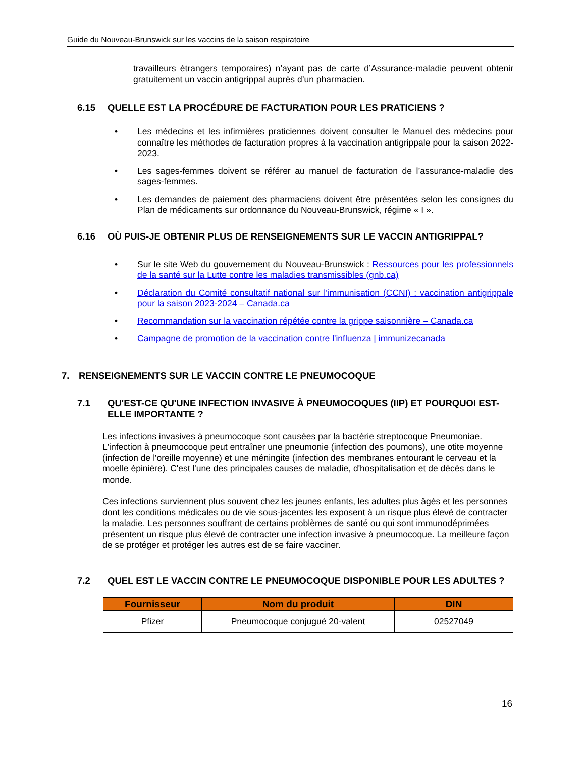Guide du Nouveau-Brunswick sur les vaccins de la saison respiratoire
travailleurs étrangers temporaires) n’ayant pas de carte d’Assurance-maladie peuvent obtenir gratuitement un vaccin antigrippal auprès d’un pharmacien.
6.15 QUELLE EST LA PROCÉDURE DE FACTURATION POUR LES PRATICIENS ?
• Les médecins et les infirmières praticiennes doivent consulter le Manuel des médecins pour connaître les méthodes de facturation propres à la vaccination antigrippale pour la saison 2022-2023.
• Les sages-femmes doivent se référer au manuel de facturation de l’assurance-maladie des sages-femmes.
• Les demandes de paiement des pharmaciens doivent être présentées selon les consignes du Plan de médicaments sur ordonnance du Nouveau-Brunswick, régime « I ».
6.16 OÙ PUIS-JE OBTENIR PLUS DE RENSEIGNEMENTS SUR LE VACCIN ANTIGRIPPAL?
• Sur le site Web du gouvernement du Nouveau-Brunswick : Ressources pour les professionnels de la santé sur la Lutte contre les maladies transmissibles (gnb.ca)
• Déclaration du Comité consultatif national sur l’immunisation (CCNI) : vaccination antigrippale pour la saison 2023-2024 – Canada.ca
• Recommandation sur la vaccination répétée contre la grippe saisonnière – Canada.ca
• Campagne de promotion de la vaccination contre l'influenza | immunizecanada
7. RENSEIGNEMENTS SUR LE VACCIN CONTRE LE PNEUMOCOQUE
7.1 QU'EST-CE QU'UNE INFECTION INVASIVE À PNEUMOCOQUES (IIP) ET POURQUOI EST-ELLE IMPORTANTE ?
Les infections invasives à pneumocoque sont causées par la bactérie streptocoque Pneumoniae. L'infection à pneumocoque peut entraîner une pneumonie (infection des poumons), une otite moyenne (infection de l'oreille moyenne) et une méningite (infection des membranes entourant le cerveau et la moelle épinière). C'est l'une des principales causes de maladie, d'hospitalisation et de décès dans le monde.
Ces infections surviennent plus souvent chez les jeunes enfants, les adultes plus âgés et les personnes dont les conditions médicales ou de vie sous-jacentes les exposent à un risque plus élevé de contracter la maladie. Les personnes souffrant de certains problèmes de santé ou qui sont immunodéprimées présentent un risque plus élevé de contracter une infection invasive à pneumocoque. La meilleure façon de se protéger et protéger les autres est de se faire vacciner.
7.2 QUEL EST LE VACCIN CONTRE LE PNEUMOCOQUE DISPONIBLE POUR LES ADULTES ?
| Fournisseur | Nom du produit | DIN |
| --- | --- | --- |
| Pfizer | Pneumocoque conjugué 20-valent | 02527049 |
16